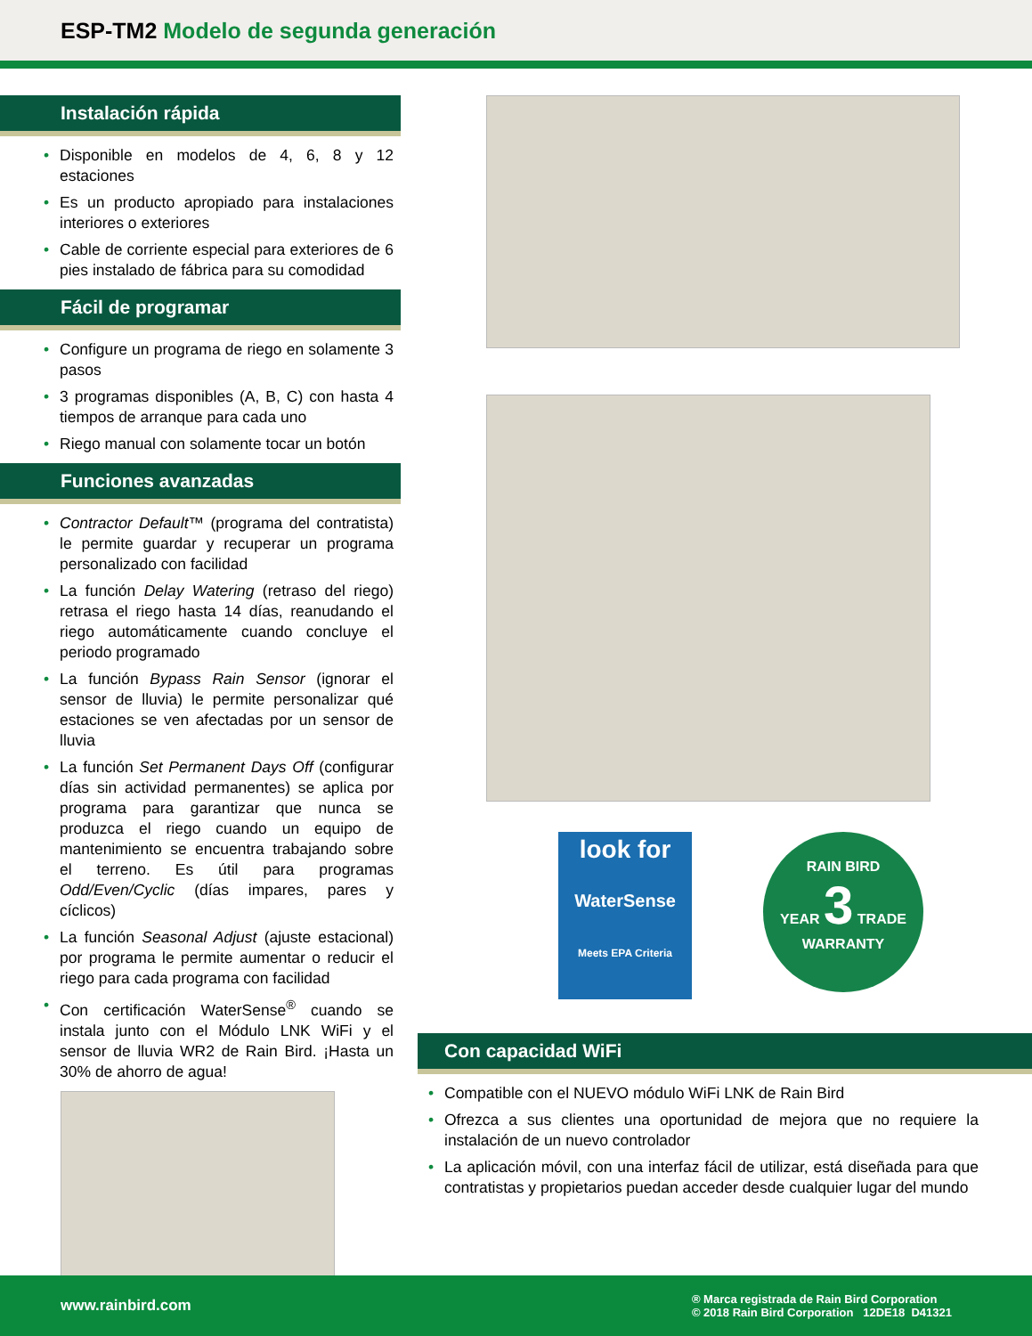ESP-TM2 Modelo de segunda generación
Instalación rápida
Disponible en modelos de 4, 6, 8 y 12 estaciones
Es un producto apropiado para instalaciones interiores o exteriores
Cable de corriente especial para exteriores de 6 pies instalado de fábrica para su comodidad
Fácil de programar
Configure un programa de riego en solamente 3 pasos
3 programas disponibles (A, B, C) con hasta 4 tiempos de arranque para cada uno
Riego manual con solamente tocar un botón
Funciones avanzadas
Contractor Default™ (programa del contratista) le permite guardar y recuperar un programa personalizado con facilidad
La función Delay Watering (retraso del riego) retrasa el riego hasta 14 días, reanudando el riego automáticamente cuando concluye el periodo programado
La función Bypass Rain Sensor (ignorar el sensor de lluvia) le permite personalizar qué estaciones se ven afectadas por un sensor de lluvia
La función Set Permanent Days Off (configurar días sin actividad permanentes) se aplica por programa para garantizar que nunca se produzca el riego cuando un equipo de mantenimiento se encuentra trabajando sobre el terreno. Es útil para programas Odd/Even/Cyclic (días impares, pares y cíclicos)
La función Seasonal Adjust (ajuste estacional) por programa le permite aumentar o reducir el riego para cada programa con facilidad
Con certificación WaterSense<sup>®</sup> cuando se instala junto con el Módulo LNK WiFi y el sensor de lluvia WR2 de Rain Bird. ¡Hasta un 30% de ahorro de agua!
look for
WaterSense
Meets EPA Criteria
RAIN BIRD
YEAR 3 TRADE
WARRANTY
Con capacidad WiFi
Compatible con el NUEVO módulo WiFi LNK de Rain Bird
Ofrezca a sus clientes una oportunidad de mejora que no requiere la instalación de un nuevo controlador
La aplicación móvil, con una interfaz fácil de utilizar, está diseñada para que contratistas y propietarios puedan acceder desde cualquier lugar del mundo
www.rainbird.com ® Marca registrada de Rain Bird Corporation
© 2018 Rain Bird Corporation 12DE18 D41321